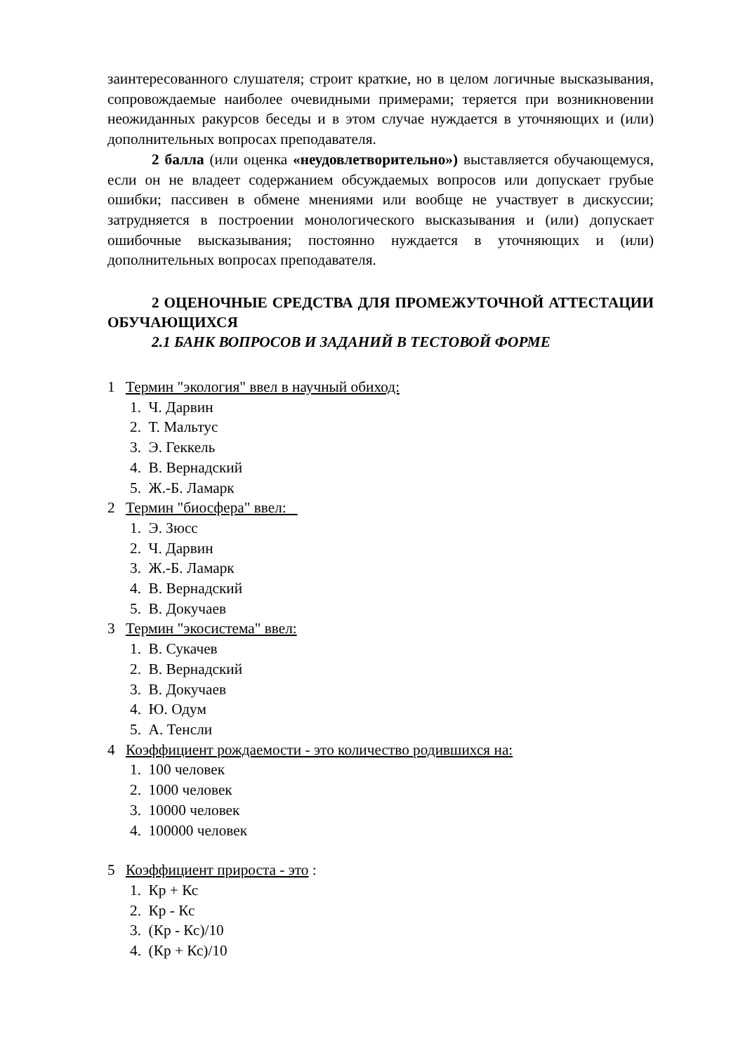заинтересованного слушателя; строит краткие, но в целом логичные высказывания, сопровождаемые наиболее очевидными примерами; теряется при возникновении неожиданных ракурсов беседы и в этом случае нуждается в уточняющих и (или) дополнительных вопросах преподавателя.
2 балла (или оценка «неудовлетворительно») выставляется обучающемуся, если он не владеет содержанием обсуждаемых вопросов или допускает грубые ошибки; пассивен в обмене мнениями или вообще не участвует в дискуссии; затрудняется в построении монологического высказывания и (или) допускает ошибочные высказывания; постоянно нуждается в уточняющих и (или) дополнительных вопросах преподавателя.
2 ОЦЕНОЧНЫЕ СРЕДСТВА ДЛЯ ПРОМЕЖУТОЧНОЙ АТТЕСТАЦИИ ОБУЧАЮЩИХСЯ
2.1 БАНК ВОПРОСОВ И ЗАДАНИЙ В ТЕСТОВОЙ ФОРМЕ
1 Термин "экология" ввел в научный обиход:
1. Ч. Дарвин
2. Т. Мальтус
3. Э. Геккель
4. В. Вернадский
5. Ж.-Б. Ламарк
2 Термин "биосфера" ввел:
1. Э. Зюсс
2. Ч. Дарвин
3. Ж.-Б. Ламарк
4. В. Вернадский
5. В. Докучаев
3 Термин "экосистема" ввел:
1. В. Сукачев
2. В. Вернадский
3. В. Докучаев
4. Ю. Одум
5. А. Тенсли
4 Коэффициент рождаемости - это количество родившихся на:
1. 100 человек
2. 1000 человек
3. 10000 человек
4. 100000 человек
5 Коэффициент прироста - это :
1. Кр + Кс
2. Кр - Кс
3. (Кр - Кс)/10
4. (Кр + Кс)/10